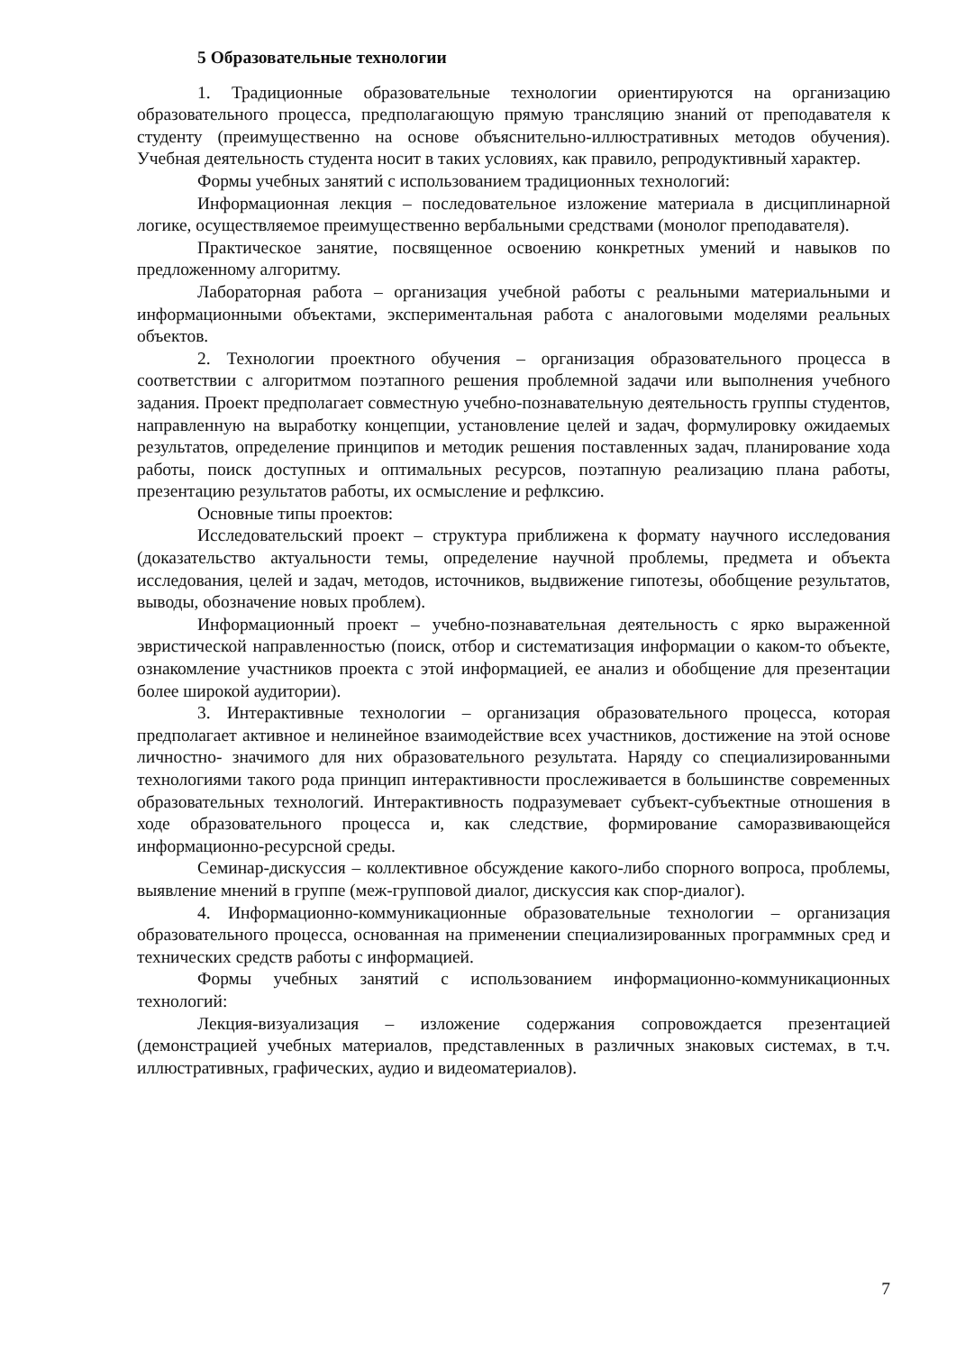5 Образовательные технологии
1. Традиционные образовательные технологии ориентируются на организацию образовательного процесса, предполагающую прямую трансляцию знаний от преподавателя к студенту (преимущественно на основе объяснительно-иллюстративных методов обучения). Учебная деятельность студента носит в таких условиях, как правило, репродуктивный характер.
Формы учебных занятий с использованием традиционных технологий:
Информационная лекция – последовательное изложение материала в дисциплинарной логике, осуществляемое преимущественно вербальными средствами (монолог преподавателя).
Практическое занятие, посвященное освоению конкретных умений и навыков по предложенному алгоритму.
Лабораторная работа – организация учебной работы с реальными материальными и информационными объектами, экспериментальная работа с аналоговыми моделями реальных объектов.
2. Технологии проектного обучения – организация образовательного процесса в соответствии с алгоритмом поэтапного решения проблемной задачи или выполнения учебного задания. Проект предполагает совместную учебно-познавательную деятельность группы студентов, направленную на выработку концепции, установление целей и задач, формулировку ожидаемых результатов, определение принципов и методик решения поставленных задач, планирование хода работы, поиск доступных и оптимальных ресурсов, поэтапную реализацию плана работы, презентацию результатов работы, их осмысление и рефлксию.
Основные типы проектов:
Исследовательский проект – структура приближена к формату научного исследования (доказательство актуальности темы, определение научной проблемы, предмета и объекта исследования, целей и задач, методов, источников, выдвижение гипотезы, обобщение результатов, выводы, обозначение новых проблем).
Информационный проект – учебно-познавательная деятельность с ярко выраженной эвристической направленностью (поиск, отбор и систематизация информации о каком-то объекте, ознакомление участников проекта с этой информацией, ее анализ и обобщение для презентации более широкой аудитории).
3. Интерактивные технологии – организация образовательного процесса, которая предполагает активное и нелинейное взаимодействие всех участников, достижение на этой основе личностно- значимого для них образовательного результата. Наряду со специализированными технологиями такого рода принцип интерактивности прослеживается в большинстве современных образовательных технологий. Интерактивность подразумевает субъект-субъектные отношения в ходе образовательного процесса и, как следствие, формирование саморазвивающейся информационно-ресурсной среды.
Семинар-дискуссия – коллективное обсуждение какого-либо спорного вопроса, проблемы, выявление мнений в группе (меж-групповой диалог, дискуссия как спор-диалог).
4. Информационно-коммуникационные образовательные технологии – организация образовательного процесса, основанная на применении специализированных программных сред и технических средств работы с информацией.
Формы учебных занятий с использованием информационно-коммуникационных технологий:
Лекция-визуализация – изложение содержания сопровождается презентацией (демонстрацией учебных материалов, представленных в различных знаковых системах, в т.ч. иллюстративных, графических, аудио и видеоматериалов).
7